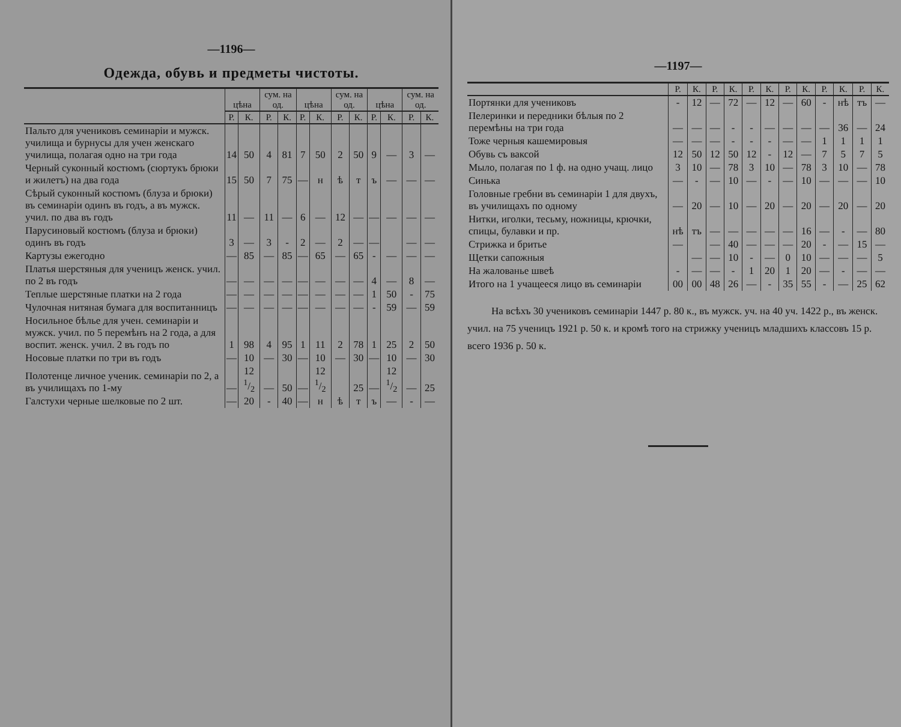—1196—
Одежда, обувь и предметы чистоты.
| | цѣна | | сум. на од. | | цѣна | | сум. на од. | | цѣна | | сум. на од. | |
| --- | --- | --- | --- | --- | --- | --- | --- | --- | --- | --- | --- | --- |
| | Р. | К. | Р. | К. | Р. | К. | Р. | К. | Р. | К. | Р. | К. |
| Пальто для учениковъ семинаріи и мужск. училища и бурнусы для учен женскаго училища, полагая одно на три года | 14 | 50 | 4 | 81 | 7 | 50 | 2 | 50 | 9 | — | 3 | — |
| Черный суконный костюмъ (сюртукъ брюки и жилетъ) на два года | 15 | 50 | 7 | 75 | — | н | ѣ | т | ъ | — | — | — |
| Сѣрый суконный костюмъ (блуза и брюки) въ семинаріи одинъ въ годъ, а въ мужск. учил. по два въ годъ | 11 | — | 11 | — | 6 | — | 12 | — | — | — | — | — |
| Парусиновый костюмъ (блуза и брюки) одинъ въ годъ | 3 | — | 3 | - | 2 | — | 2 | — | — | | — | — |
| Картузы ежегодно | — | 85 | — | 85 | — | 65 | — | 65 | - | — | — | — |
| Платья шерстяныя для учени­цъ женск. учил. по 2 въ годъ | — | — | — | — | — | — | — | — | 4 | — | 8 | — |
| Теплые шерстяные платки на 2 года | — | — | — | — | — | — | — | — | 1 | 50 | - | 75 |
| Чулочная нитяная бумага для воспитанницъ | — | — | — | — | — | — | — | — | - | 59 | — | 59 |
| Носильное бѣлье для учен. семинаріи и мужск. учил. по 5 перемѣнъ на 2 года, а для воспит. женск. учил. 2 въ годъ по | 1 | 98 | 4 | 95 | 1 | 11 | 2 | 78 | 1 | 25 | 2 | 50 |
| Носовые платки по три въ годъ | — | 10 | — | 30 | — | 10 | — | 30 | — | 10 | — | 30 |
| Полотенце личное учени­к. семинаріи по 2, а въ учили­щахъ по 1-му | — | 12 1/2 | — | 50 | — | 12 1/2 | | 25 | — | 12 1/2 | — | 25 |
| Галстухи черные шелковые по 2 шт. | — | 20 | - | 40 | — | н | ѣ | т | ъ | — | - | — |
—1197—
| | Р. | К. | Р. | К. | Р. | К. | Р. | К. | Р. | К. | Р. | К. |
| --- | --- | --- | --- | --- | --- | --- | --- | --- | --- | --- | --- | --- |
| Портянки для учениковъ | - | 12 | — | 72 | — | 12 | — | 60 | - | нѣ | тъ | — |
| Пелеринки и передники бѣлыя по 2 перемѣны на три года | — | — | — | - | - | — | — | — | — | 36 | — | 24 |
| Тоже черныя кашемировыя | — | — | — | - | - | - | — | — | 1 | 1 | 1 | 1 |
| Обувь съ ваксой | 12 | 50 | 12 | 50 | 12 | - | 12 | — | 7 | 5 | 7 | 5 |
| Мыло, полагая по 1 ф. на одно учащ. лицо | 3 | 10 | — | 78 | 3 | 10 | — | 78 | 3 | 10 | — | 78 |
| Синька | — | - | — | 10 | — | - | — | 10 | — | — | — | 10 |
| Головные гребни въ семинаріи 1 для двухъ, въ училищахъ по одному | — | 20 | — | 10 | — | 20 | — | 20 | — | 20 | — | 20 |
| Нитки, иголки, тесьму, ножницы, крючки, спицы, булавки и пр. | нѣ | тъ | — | — | — | — | — | 16 | — | - | — | 80 |
| Стрижка и бритье | — | | — | 40 | — | — | — | 20 | - | — | 15 | — |
| Щетки сапожныя | | — | — | 10 | - | — | 0 | 10 | — | — | — | 5 |
| На жалованье швеѣ | - | — | — | - | 1 | 20 | 1 | 20 | — | - | — | — |
| Итого на 1 учащееся лицо въ семинаріи | 00 | 00 | 48 | 26 | — | - | 35 | 55 | - | — | 25 | 62 |
На всѣхъ 30 учениковъ семинаріи 1447 р. 80 к., въ мужск. уч. на 40 уч. 1422 р., въ женск. учил. на 75 ученицъ 1921 р. 50 к. и кромѣ того на стрижку ученицъ младшихъ классовъ 15 р. всего 1936 р. 50 к.